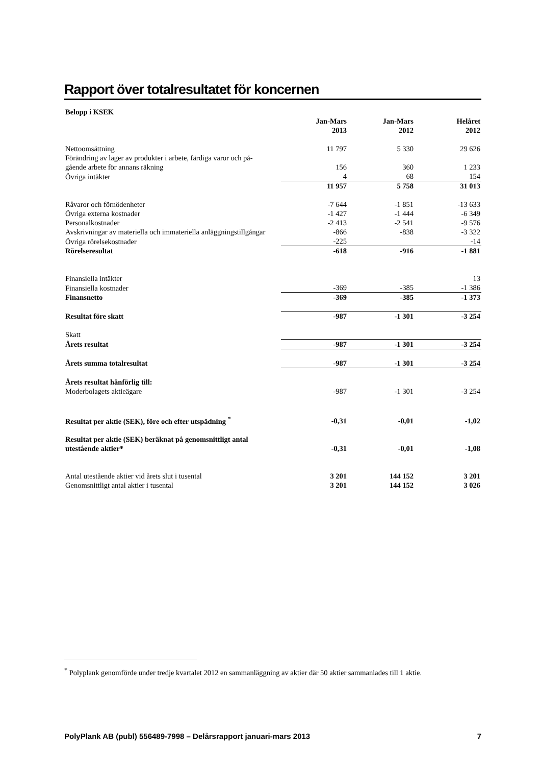Rapport över totalresultatet för koncernen
| Belopp i KSEK | | | |
| --- | --- | --- | --- |
| | Jan-Mars 2013 | Jan-Mars 2012 | Helåret 2012 |
| Nettoomsättning | 11 797 | 5 330 | 29 626 |
| Förändring av lager av produkter i arbete, färdiga varor och på- gående arbete för annans räkning | 156 | 360 | 1 233 |
| Övriga intäkter | 4 | 68 | 154 |
| | 11 957 | 5 758 | 31 013 |
| Råvaror och förnödenheter | -7 644 | -1 851 | -13 633 |
| Övriga externa kostnader | -1 427 | -1 444 | -6 349 |
| Personalkostnader | -2 413 | -2 541 | -9 576 |
| Avskrivningar av materiella och immateriella anläggningstillgångar | -866 | -838 | -3 322 |
| Övriga rörelsekostnader | -225 | | -14 |
| Rörelseresultat | -618 | -916 | -1 881 |
| Finansiella intäkter | | | 13 |
| Finansiella kostnader | -369 | -385 | -1 386 |
| Finansnetto | -369 | -385 | -1 373 |
| Resultat före skatt | -987 | -1 301 | -3 254 |
| Skatt | | | |
| Årets resultat | -987 | -1 301 | -3 254 |
| Årets summa totalresultat | -987 | -1 301 | -3 254 |
| Årets resultat hänförlig till: | | | |
| Moderbolagets aktieägare | -987 | -1 301 | -3 254 |
| Resultat per aktie (SEK), före och efter utspädning <sup>*</sup> | -0,31 | -0,01 | -1,02 |
| Resultat per aktie (SEK) beräknat på genomsnittligt antal utestående aktier* | -0,31 | -0,01 | -1,08 |
| Antal utestående aktier vid årets slut i tusental | 3 201 | 144 152 | 3 201 |
| Genomsnittligt antal aktier i tusental | 3 201 | 144 152 | 3 026 |
<sup>*</sup> Polyplank genomförde under tredje kvartalet 2012 en sammanläggning av aktier där 50 aktier sammanlades till 1 aktie.
PolyPlank AB (publ) 556489-7998 – Delårsrapport januari-mars 2013 7